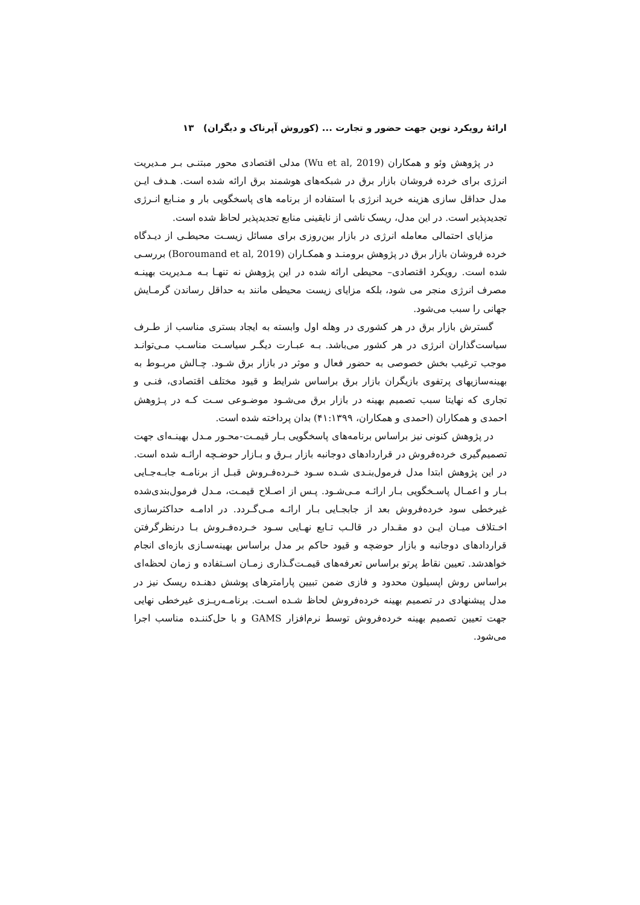ارائهٔ رویکرد نوین جهت حضور و تجارت ... (کوروش آپرناک و دیگران) ۱۳
در پژوهش وئو و همکاران (Wu et al, 2019) مدلی اقتصادی محور مبتنـی بـر مـدیریت انرژی برای خرده فروشان بازار برق در شبکه‌های هوشمند برق ارائه شده است. هـدف ایـن مدل حداقل سازی هزینه خرید انرژی با استفاده از برنامه های پاسخگویی بار و منـابع انـرژی تجدیدپذیر است. در این مدل، ریسک ناشی از نایقینی منابع تجدیدپذیر لحاظ شده است.
مزایای احتمالی معامله انرژی در بازار بین‌روزی برای مسائل زیسـت محیطـی از دیـدگاه خرده فروشان بازار برق در پژوهش برومنـد و همکـاران (Boroumand et al, 2019) بررسـی شده است. رویکرد اقتصادی– محیطی ارائه شده در این پژوهش نه تنهـا بـه مـدیریت بهینـه مصرف انرژی منجر می شود، بلکه مزایای زیست محیطی مانند به حداقل رساندن گرمـایش جهانی را سبب می‌شود.
گسترش بازار برق در هر کشوری در وهله اول وابسته به ایجاد بستری مناسب از طـرف سیاست‌گذاران انرژی در هر کشور می‌باشد. بـه عبـارت دیگـر سیاسـت مناسـب مـی‌توانـد موجب ترغیب بخش خصوصی به حضور فعال و موثر در بازار برق شـود. چـالش مربـوط به بهینه‌سازیهای پرتفوی بازیگران بازار برق براساس شرایط و قیود مختلف اقتصادی، فنـی و تجاری که نهایتا سبب تصمیم بهینه در بازار برق می‌شـود موضـوعی سـت کـه در پـژوهش احمدی و همکاران (احمدی و همکاران، ۴۱:۱۳۹۹) بدان پرداخته شده است.
در پژوهش کنونی نیز براساس برنامه‌های پاسخگویی بـار قیمـت-محـور مـدل بهینـه‌ای جهت تصمیم‌گیری خرده‌فروش در قراردادهای دوجانبه بازار بـرق و بـازار حوضـچه ارائـه شده است. در این پژوهش ابتدا مدل فرمول‌بنـدی شـده سـود خـرده‌فـروش قبـل از برنامـه جابـه‌جـایی بـار و اعمـال پاسـخگویی بـار ارائـه مـی‌شـود. پـس از اصـلاح قیمـت، مـدل فرمول‌بندی‌شده غیرخطی سود خرده‌فروش بعد از جابجـایی بـار ارائـه مـی‌گـردد. در ادامـه حداکثرسازی اخـتلاف میـان ایـن دو مقـدار در قالـب تـابع نهـایی سـود خـرده‌فـروش بـا درنظرگرفتن قراردادهای دوجانبه و بازار حوضچه و قیود حاکم بر مدل براساس بهینه‌سـازی بازه‌ای انجام خواهدشد. تعیین نقاط پرتو براساس تعرفه‌های قیمـت‌گـذاری زمـان اسـتفاده و زمان لحظه‌ای براساس روش اپسیلون محدود و فازی ضمن تبیین پارامترهای پوشش دهنـده ریسک نیز در مدل پیشنهادی در تصمیم بهینه خرده‌فروش لحاظ شـده اسـت. برنامـه‌ریـزی غیرخطی نهایی جهت تعیین تصمیم بهینه خرده‌فروش توسط نرم‌افزار GAMS و با حل‌کننـده مناسب اجرا می‌شود.